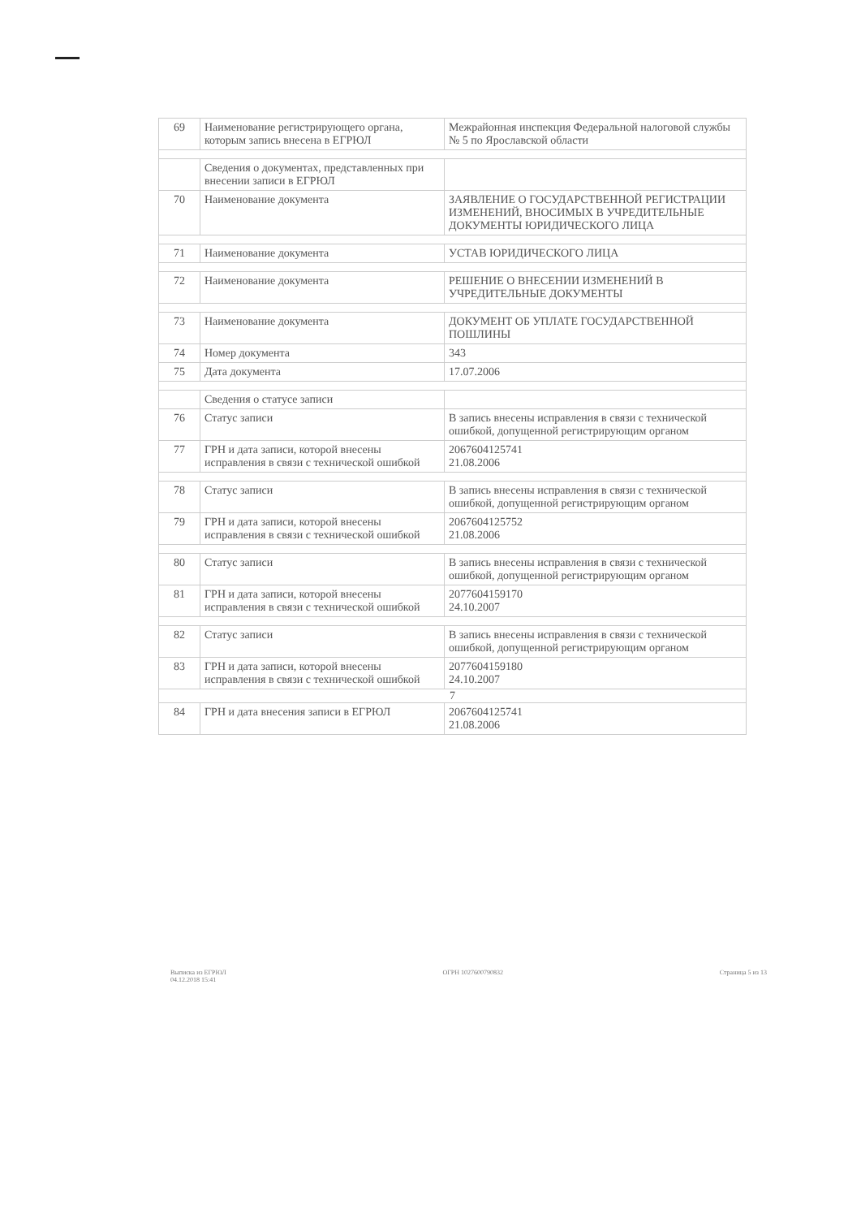| 69 | Наименование регистрирующего органа, которым запись внесена в ЕГРЮЛ | Межрайонная инспекция Федеральной налоговой службы № 5 по Ярославской области |
| | Сведения о документах, представленных при внесении записи в ЕГРЮЛ | |
| 70 | Наименование документа | ЗАЯВЛЕНИЕ О ГОСУДАРСТВЕННОЙ РЕГИСТРАЦИИ ИЗМЕНЕНИЙ, ВНОСИМЫХ В УЧРЕДИТЕЛЬНЫЕ ДОКУМЕНТЫ ЮРИДИЧЕСКОГО ЛИЦА |
| 71 | Наименование документа | УСТАВ ЮРИДИЧЕСКОГО ЛИЦА |
| 72 | Наименование документа | РЕШЕНИЕ О ВНЕСЕНИИ ИЗМЕНЕНИЙ В УЧРЕДИТЕЛЬНЫЕ ДОКУМЕНТЫ |
| 73 | Наименование документа | ДОКУМЕНТ ОБ УПЛАТЕ ГОСУДАРСТВЕННОЙ ПОШЛИНЫ |
| 74 | Номер документа | 343 |
| 75 | Дата документа | 17.07.2006 |
| | Сведения о статусе записи | |
| 76 | Статус записи | В запись внесены исправления в связи с технической ошибкой, допущенной регистрирующим органом |
| 77 | ГРН и дата записи, которой внесены исправления в связи с технической ошибкой | 2067604125741 21.08.2006 |
| 78 | Статус записи | В запись внесены исправления в связи с технической ошибкой, допущенной регистрирующим органом |
| 79 | ГРН и дата записи, которой внесены исправления в связи с технической ошибкой | 2067604125752 21.08.2006 |
| 80 | Статус записи | В запись внесены исправления в связи с технической ошибкой, допущенной регистрирующим органом |
| 81 | ГРН и дата записи, которой внесены исправления в связи с технической ошибкой | 2077604159170 24.10.2007 |
| 82 | Статус записи | В запись внесены исправления в связи с технической ошибкой, допущенной регистрирующим органом |
| 83 | ГРН и дата записи, которой внесены исправления в связи с технической ошибкой | 2077604159180 24.10.2007 |
| 7 | | |
| 84 | ГРН и дата внесения записи в ЕГРЮЛ | 2067604125741 21.08.2006 |
Выписка из ЕГРЮЛ
04.12.2018 15:41
ОГРН 1027600790832 Страница 5 из 13